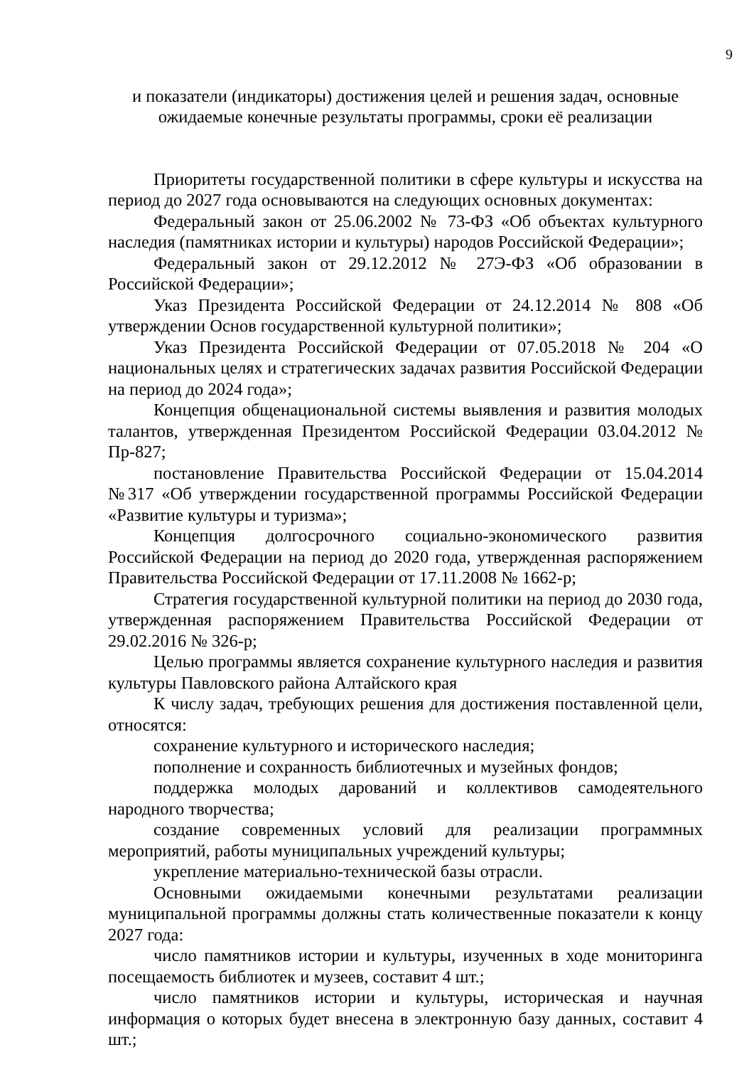9
и показатели (индикаторы) достижения целей и решения задач, основные
ожидаемые конечные результаты программы, сроки её реализации
Приоритеты государственной политики в сфере культуры и искусства на период до 2027 года основываются на следующих основных документах:
Федеральный закон от 25.06.2002 № 73-ФЗ «Об объектах культурного наследия (памятниках истории и культуры) народов Российской Федерации»;
Федеральный закон от 29.12.2012 № 27Э-ФЗ «Об образовании в Российской Федерации»;
Указ Президента Российской Федерации от 24.12.2014 № 808 «Об утверждении Основ государственной культурной политики»;
Указ Президента Российской Федерации от 07.05.2018 № 204 «О национальных целях и стратегических задачах развития Российской Федерации на период до 2024 года»;
Концепция общенациональной системы выявления и развития молодых талантов, утвержденная Президентом Российской Федерации 03.04.2012 № Пр-827;
постановление Правительства Российской Федерации от 15.04.2014 №317 «Об утверждении государственной программы Российской Федерации «Развитие культуры и туризма»;
Концепция долгосрочного социально-экономического развития Российской Федерации на период до 2020 года, утвержденная распоряжением Правительства Российской Федерации от 17.11.2008 № 1662-р;
Стратегия государственной культурной политики на период до 2030 года, утвержденная распоряжением Правительства Российской Федерации от 29.02.2016 № 326-р;
Целью программы является сохранение культурного наследия и развития культуры Павловского района Алтайского края
К числу задач, требующих решения для достижения поставленной цели, относятся:
сохранение культурного и исторического наследия;
пополнение и сохранность библиотечных и музейных фондов;
поддержка молодых дарований и коллективов самодеятельного народного творчества;
создание современных условий для реализации программных мероприятий, работы муниципальных учреждений культуры;
укрепление материально-технической базы отрасли.
Основными ожидаемыми конечными результатами реализации муниципальной программы должны стать количественные показатели к концу 2027 года:
число памятников истории и культуры, изученных в ходе мониторинга посещаемость библиотек и музеев, составит 4 шт.;
число памятников истории и культуры, историческая и научная информация о которых будет внесена в электронную базу данных, составит 4 шт.;